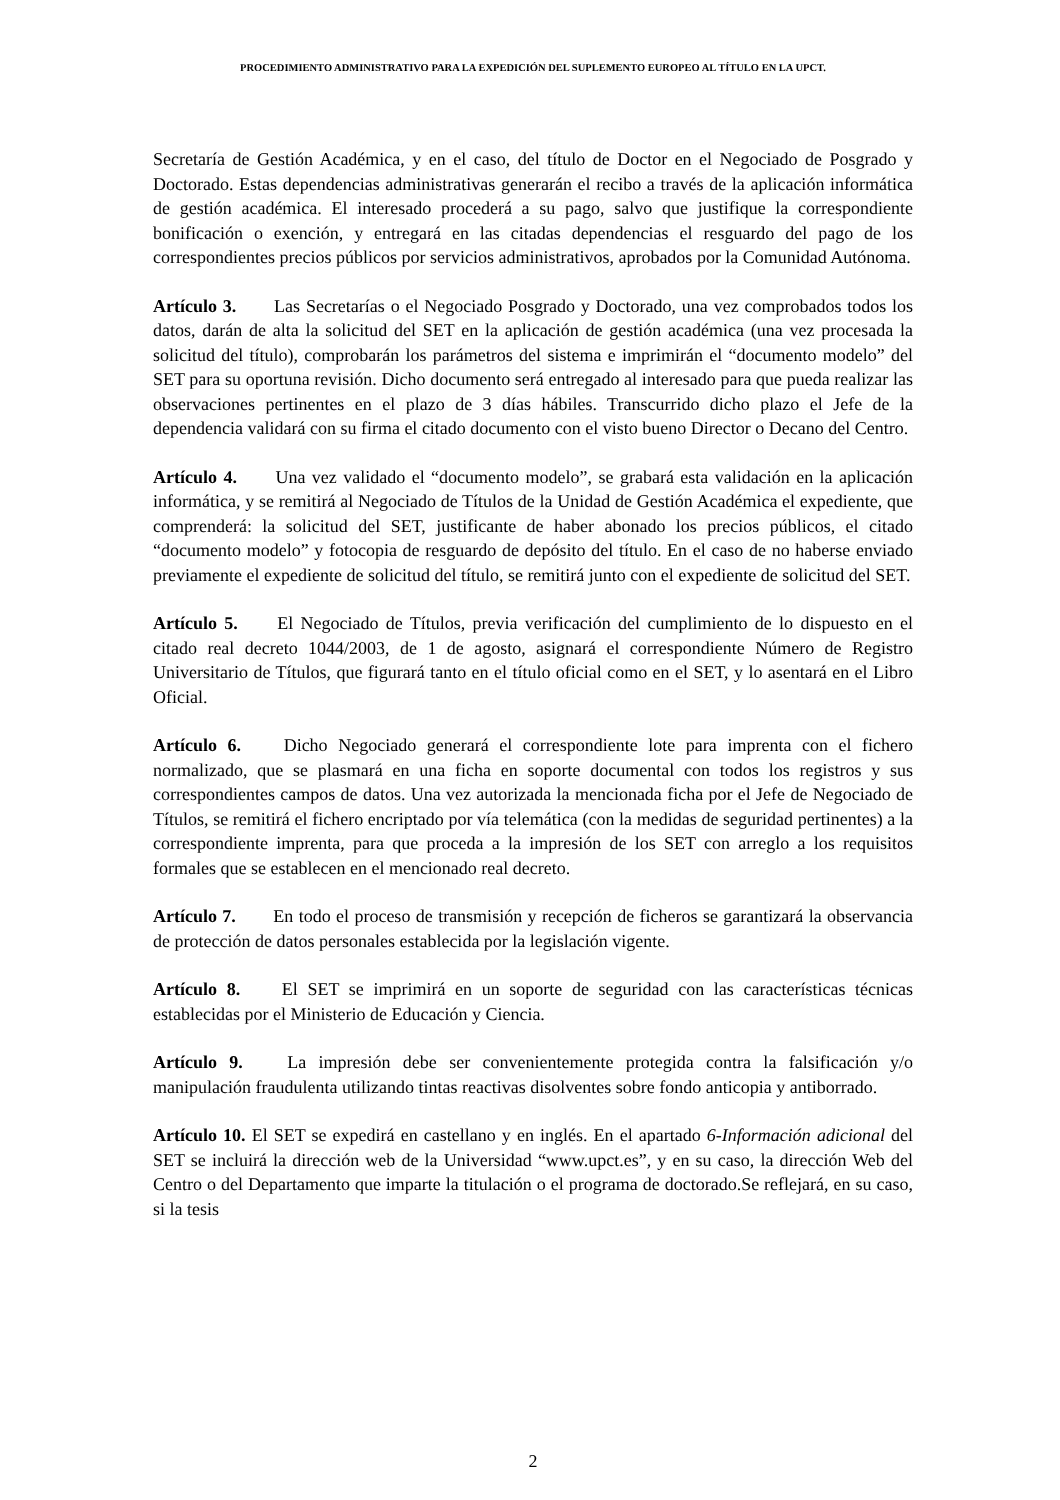PROCEDIMIENTO ADMINISTRATIVO PARA LA EXPEDICIÓN DEL SUPLEMENTO EUROPEO AL TÍTULO EN LA UPCT.
Secretaría de Gestión Académica, y en el caso, del título de Doctor en el Negociado de Posgrado y Doctorado. Estas dependencias administrativas generarán el recibo a través de la aplicación informática de gestión académica. El interesado procederá a su pago, salvo que justifique la correspondiente bonificación o exención, y entregará en las citadas dependencias el resguardo del pago de los correspondientes precios públicos por servicios administrativos, aprobados por la Comunidad Autónoma.
Artículo 3. Las Secretarías o el Negociado Posgrado y Doctorado, una vez comprobados todos los datos, darán de alta la solicitud del SET en la aplicación de gestión académica (una vez procesada la solicitud del título), comprobarán los parámetros del sistema e imprimirán el “documento modelo” del SET para su oportuna revisión. Dicho documento será entregado al interesado para que pueda realizar las observaciones pertinentes en el plazo de 3 días hábiles. Transcurrido dicho plazo el Jefe de la dependencia validará con su firma el citado documento con el visto bueno Director o Decano del Centro.
Artículo 4. Una vez validado el “documento modelo”, se grabará esta validación en la aplicación informática, y se remitirá al Negociado de Títulos de la Unidad de Gestión Académica el expediente, que comprenderá: la solicitud del SET, justificante de haber abonado los precios públicos, el citado “documento modelo” y fotocopia de resguardo de depósito del título. En el caso de no haberse enviado previamente el expediente de solicitud del título, se remitirá junto con el expediente de solicitud del SET.
Artículo 5. El Negociado de Títulos, previa verificación del cumplimiento de lo dispuesto en el citado real decreto 1044/2003, de 1 de agosto, asignará el correspondiente Número de Registro Universitario de Títulos, que figurará tanto en el título oficial como en el SET, y lo asentará en el Libro Oficial.
Artículo 6. Dicho Negociado generará el correspondiente lote para imprenta con el fichero normalizado, que se plasmará en una ficha en soporte documental con todos los registros y sus correspondientes campos de datos. Una vez autorizada la mencionada ficha por el Jefe de Negociado de Títulos, se remitirá el fichero encriptado por vía telemática (con la medidas de seguridad pertinentes) a la correspondiente imprenta, para que proceda a la impresión de los SET con arreglo a los requisitos formales que se establecen en el mencionado real decreto.
Artículo 7. En todo el proceso de transmisión y recepción de ficheros se garantizará la observancia de protección de datos personales establecida por la legislación vigente.
Artículo 8. El SET se imprimirá en un soporte de seguridad con las características técnicas establecidas por el Ministerio de Educación y Ciencia.
Artículo 9. La impresión debe ser convenientemente protegida contra la falsificación y/o manipulación fraudulenta utilizando tintas reactivas disolventes sobre fondo anticopia y antiborrado.
Artículo 10. El SET se expedirá en castellano y en inglés. En el apartado 6-Información adicional del SET se incluirá la dirección web de la Universidad “www.upct.es”, y en su caso, la dirección Web del Centro o del Departamento que imparte la titulación o el programa de doctorado.Se reflejará, en su caso, si la tesis
2